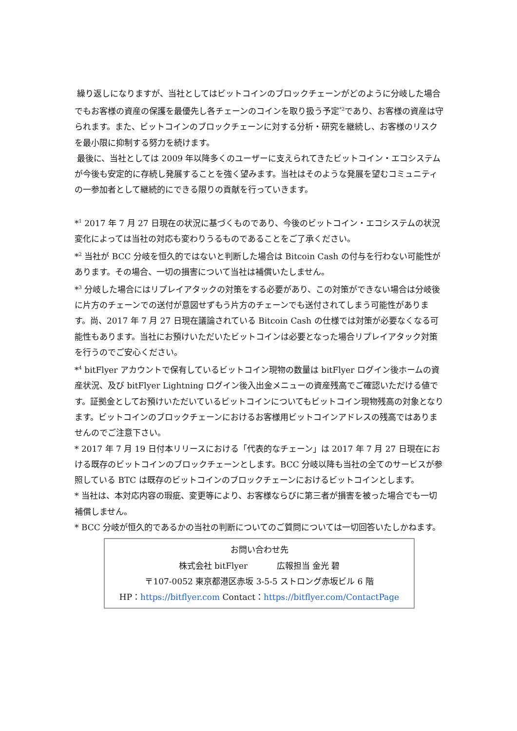繰り返しになりますが、当社としてはビットコインのブロックチェーンがどのように分岐した場合でもお客様の資産の保護を最優先し各チェーンのコインを取り扱う予定<sup>*2</sup>であり、お客様の資産は守られます。また、ビットコインのブロックチェーンに対する分析・研究を継続し、お客様のリスクを最小限に抑制する努力を続けます。
最後に、当社としては 2009 年以降多くのユーザーに支えられてきたビットコイン・エコシステムが今後も安定的に存続し発展することを強く望みます。当社はそのような発展を望むコミュニティの一参加者として継続的にできる限りの貢献を行っていきます。
*<sup>1</sup> 2017 年 7 月 27 日現在の状況に基づくものであり、今後のビットコイン・エコシステムの状況変化によっては当社の対応も変わりうるものであることをご了承ください。
*<sup>2</sup> 当社が BCC 分岐を恒久的ではないと判断した場合は Bitcoin Cash の付与を行わない可能性があります。その場合、一切の損害について当社は補償いたしません。
*<sup>3</sup> 分岐した場合にはリプレイアタックの対策をする必要があり、この対策ができない場合は分岐後に片方のチェーンでの送付が意図せずもう片方のチェーンでも送付されてしまう可能性があります。尚、2017 年 7 月 27 日現在議論されている Bitcoin Cash の仕様では対策が必要なくなる可能性もあります。当社にお預けいただいたビットコインは必要となった場合リプレイアタック対策を行うのでご安心ください。
*<sup>4</sup> bitFlyer アカウントで保有しているビットコイン現物の数量は bitFlyer ログイン後ホームの資産状況、及び bitFlyer Lightning ログイン後入出金メニューの資産残高でご確認いただける値です。証拠金としてお預けいただいているビットコインについてもビットコイン現物残高の対象となります。ビットコインのブロックチェーンにおけるお客様用ビットコインアドレスの残高ではありませんのでご注意下さい。
* 2017 年 7 月 19 日付本リリースにおける「代表的なチェーン」は 2017 年 7 月 27 日現在における既存のビットコインのブロックチェーンとします。BCC 分岐以降も当社の全てのサービスが参照している BTC は既存のビットコインのブロックチェーンにおけるビットコインとします。
* 当社は、本対応内容の瑕疵、変更等により、お客様ならびに第三者が損害を被った場合でも一切補償しません。
* BCC 分岐が恒久的であるかの当社の判断についてのご質問については一切回答いたしかねます。
お問い合わせ先
株式会社 bitFlyer 広報担当 金光 碧
〒107-0052 東京都港区赤坂 3-5-5 ストロング赤坂ビル 6 階
HP：https://bitflyer.com Contact：https://bitflyer.com/ContactPage